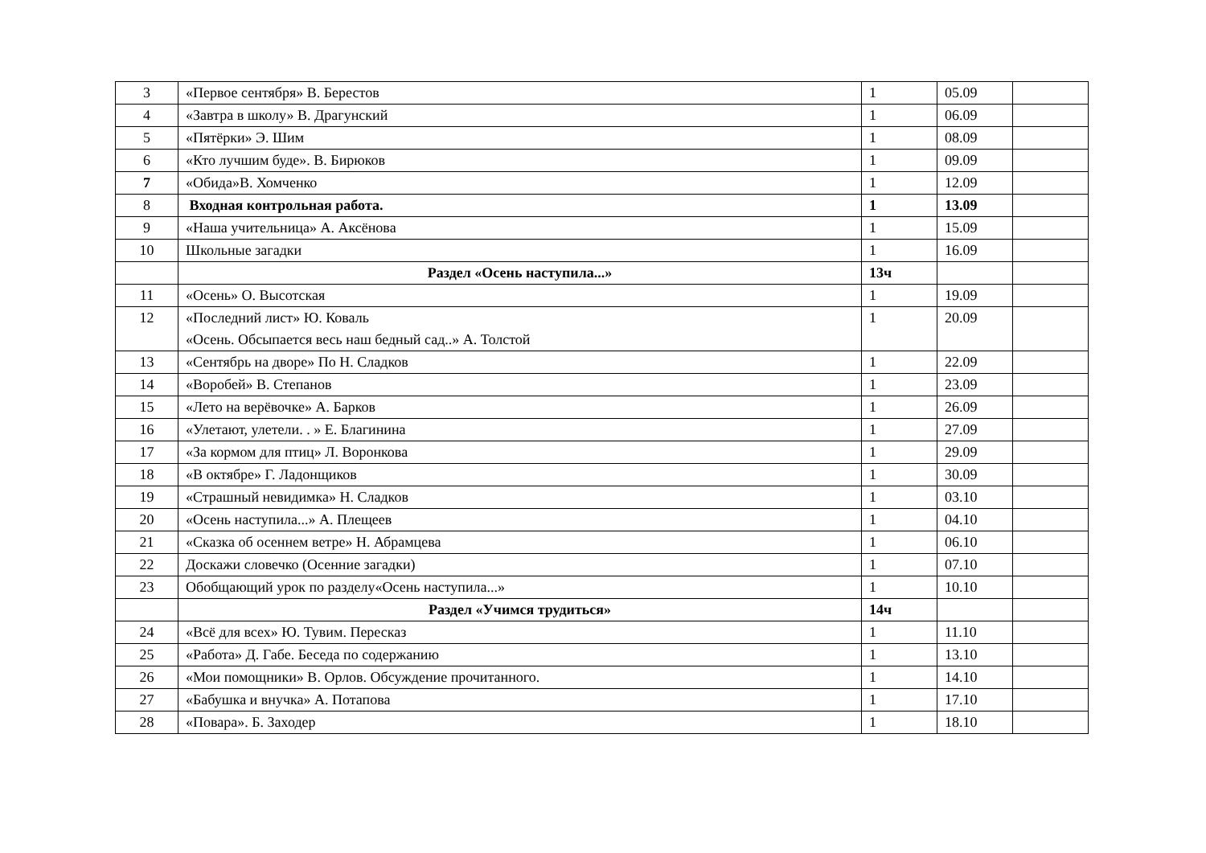| 3 | «Первое сентября» В. Берестов | 1 | 05.09 | |
| 4 | «Завтра в школу» В. Драгунский | 1 | 06.09 | |
| 5 | «Пятёрки» Э. Шим | 1 | 08.09 | |
| 6 | «Кто лучшим буде». В. Бирюков | 1 | 09.09 | |
| 7 | «Обида»В. Хомченко | 1 | 12.09 | |
| 8 | Входная контрольная работа. | 1 | 13.09 | |
| 9 | «Наша учительница» А. Аксёнова | 1 | 15.09 | |
| 10 | Школьные загадки | 1 | 16.09 | |
| | Раздел «Осень наступила...» | 13ч | | |
| 11 | «Осень» О. Высотская | 1 | 19.09 | |
| 12 | «Последний лист» Ю. Коваль «Осень. Обсыпается весь наш бедный сад..» А. Толстой | 1 | 20.09 | |
| 13 | «Сентябрь на дворе» По Н. Сладков | 1 | 22.09 | |
| 14 | «Воробей» В. Степанов | 1 | 23.09 | |
| 15 | «Лето на верёвочке» А. Барков | 1 | 26.09 | |
| 16 | «Улетают, улетели. . » Е. Благинина | 1 | 27.09 | |
| 17 | «За кормом для птиц» Л. Воронкова | 1 | 29.09 | |
| 18 | «В октябре» Г. Ладонщиков | 1 | 30.09 | |
| 19 | «Страшный невидимка» Н. Сладков | 1 | 03.10 | |
| 20 | «Осень наступила...» А. Плещеев | 1 | 04.10 | |
| 21 | «Сказка об осеннем ветре» Н. Абрамцева | 1 | 06.10 | |
| 22 | Доскажи словечко (Осенние загадки) | 1 | 07.10 | |
| 23 | Обобщающий урок по разделу«Осень наступила...» | 1 | 10.10 | |
| | Раздел «Учимся трудиться» | 14ч | | |
| 24 | «Всё для всех» Ю. Тувим. Пересказ | 1 | 11.10 | |
| 25 | «Работа» Д. Габе. Беседа по содержанию | 1 | 13.10 | |
| 26 | «Мои помощники» В. Орлов. Обсуждение прочитанного. | 1 | 14.10 | |
| 27 | «Бабушка и внучка» А. Потапова | 1 | 17.10 | |
| 28 | «Повара». Б. Заходер | 1 | 18.10 | |